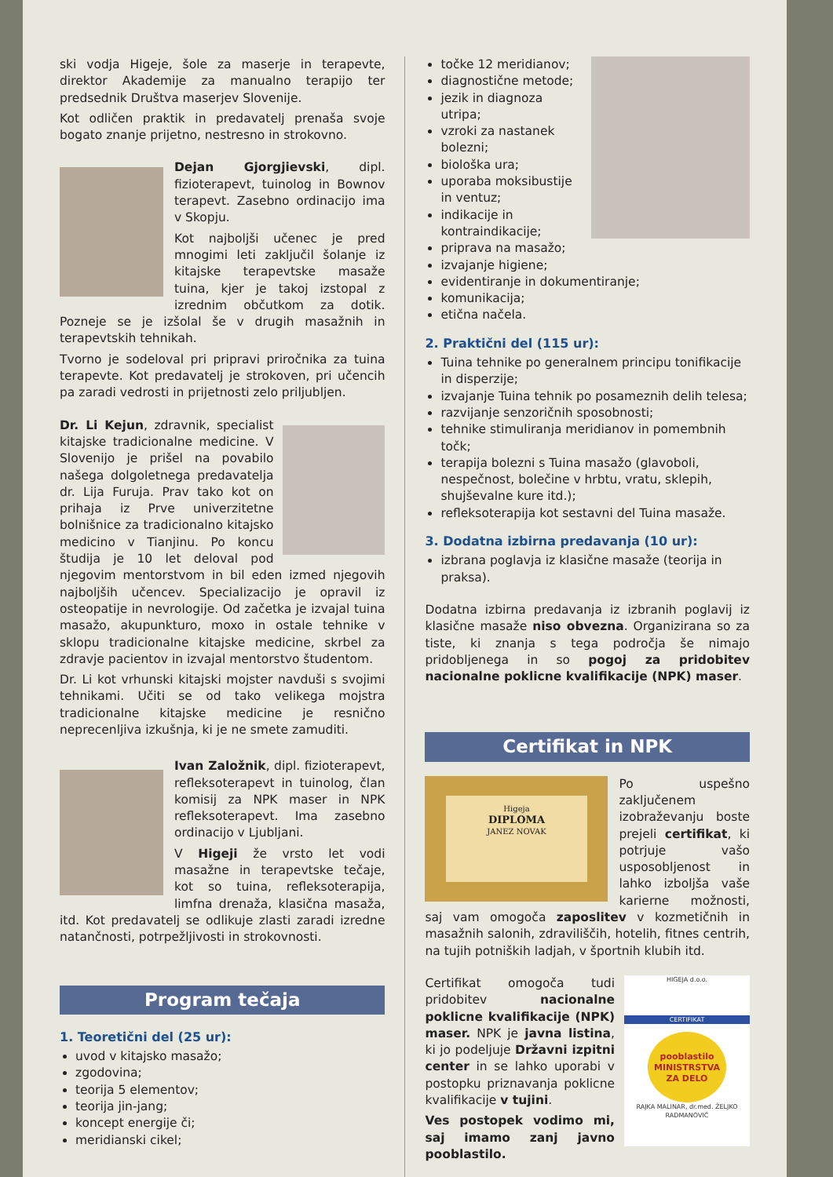ski vodja Higeje, šole za maserje in terapevte, direktor Akademije za manualno terapijo ter predsednik Društva maserjev Slovenije.
Kot odličen praktik in predavatelj prenaša svoje bogato znanje prijetno, nestresno in strokovno.
Dejan Gjorgjievski, dipl. fizioterapevt, tuinolog in Bownov terapevt. Zasebno ordinacijo ima v Skopju.
Kot najboljši učenec je pred mnogimi leti zaključil šolanje iz kitajske terapevtske masaže tuina, kjer je takoj izstopal z izrednim občutkom za dotik. Pozneje se je izšolal še v drugih masažnih in terapevtskih tehnikah.
Tvorno je sodeloval pri pripravi priročnika za tuina terapevte. Kot predavatelj je strokoven, pri učencih pa zaradi vedrosti in prijetnosti zelo priljubljen.
Dr. Li Kejun, zdravnik, specialist kitajske tradicionalne medicine. V Slovenijo je prišel na povabilo našega dolgoletnega predavatelja dr. Lija Furuja. Prav tako kot on prihaja iz Prve univerzitetne bolnišnice za tradicionalno kitajsko medicino v Tianjinu. Po koncu študija je 10 let deloval pod njegovim mentorstvom in bil eden izmed njegovih najboljših učencev. Specializacijo je opravil iz osteopatije in nevrologije. Od začetka je izvajal tuina masažo, akupunkturo, moxo in ostale tehnike v sklopu tradicionalne kitajske medicine, skrbel za zdravje pacientov in izvajal mentorstvo študentom.
Dr. Li kot vrhunski kitajski mojster navduši s svojimi tehnikami. Učiti se od tako velikega mojstra tradicionalne kitajske medicine je resnično neprecenljiva izkušnja, ki je ne smete zamuditi.
Ivan Založnik, dipl. fizioterapevt, refleksoterapevt in tuinolog, član komisij za NPK maser in NPK refleksoterapevt. Ima zasebno ordinacijo v Ljubljani.
V Higeji že vrsto let vodi masažne in terapevtske tečaje, kot so tuina, refleksoterapija, limfna drenaža, klasična masaža, itd. Kot predavatelj se odlikuje zlasti zaradi izredne natančnosti, potrpežljivosti in strokovnosti.
Program tečaja
1. Teoretični del (25 ur):
uvod v kitajsko masažo;
zgodovina;
teorija 5 elementov;
teorija jin-jang;
koncept energije či;
meridianski cikel;
točke 12 meridianov;
diagnostične metode;
jezik in diagnoza utripa;
vzroki za nastanek bolezni;
biološka ura;
uporaba moksibustije in ventuz;
indikacije in kontraindikacije;
priprava na masažo;
izvajanje higiene;
evidentiranje in dokumentiranje;
komunikacija;
etična načela.
2. Praktični del (115 ur):
Tuina tehnike po generalnem principu tonifikacije in disperzije;
izvajanje Tuina tehnik po posameznih delih telesa;
razvijanje senzoričnih sposobnosti;
tehnike stimuliranja meridianov in pomembnih točk;
terapija bolezni s Tuina masažo (glavoboli, nespečnost, bolečine v hrbtu, vratu, sklepih, shujševalne kure itd.);
refleksoterapija kot sestavni del Tuina masaže.
3. Dodatna izbirna predavanja (10 ur):
izbrana poglavja iz klasične masaže (teorija in praksa).
Dodatna izbirna predavanja iz izbranih poglavij iz klasične masaže niso obvezna. Organizirana so za tiste, ki znanja s tega področja še nimajo pridobljenega in so pogoj za pridobitev nacionalne poklicne kvalifikacije (NPK) maser.
Certifikat in NPK
Higeja
DIPLOMA
JANEZ NOVAK
Po uspešno zaključenem izobraževanju boste prejeli certifikat, ki potrjuje vašo usposobljenost in lahko izboljša vaše karierne možnosti, saj vam omogoča zaposlitev v kozmetičnih in masažnih salonih, zdraviliščih, hotelih, fitnes centrih, na tujih potniških ladjah, v športnih klubih itd.
HIGEJA d.o.o.
CERTIFIKAT
pooblastilo
MINISTRSTVA
ZA DELO
RAJKA MALINAR, dr.med. ŽELJKO RADMANOVIĆ
Certifikat omogoča tudi pridobitev nacionalne poklicne kvalifikacije (NPK) maser. NPK je javna listina, ki jo podeljuje Državni izpitni center in se lahko uporabi v postopku priznavanja poklicne kvalifikacije v tujini.
Ves postopek vodimo mi, saj imamo zanj javno pooblastilo.